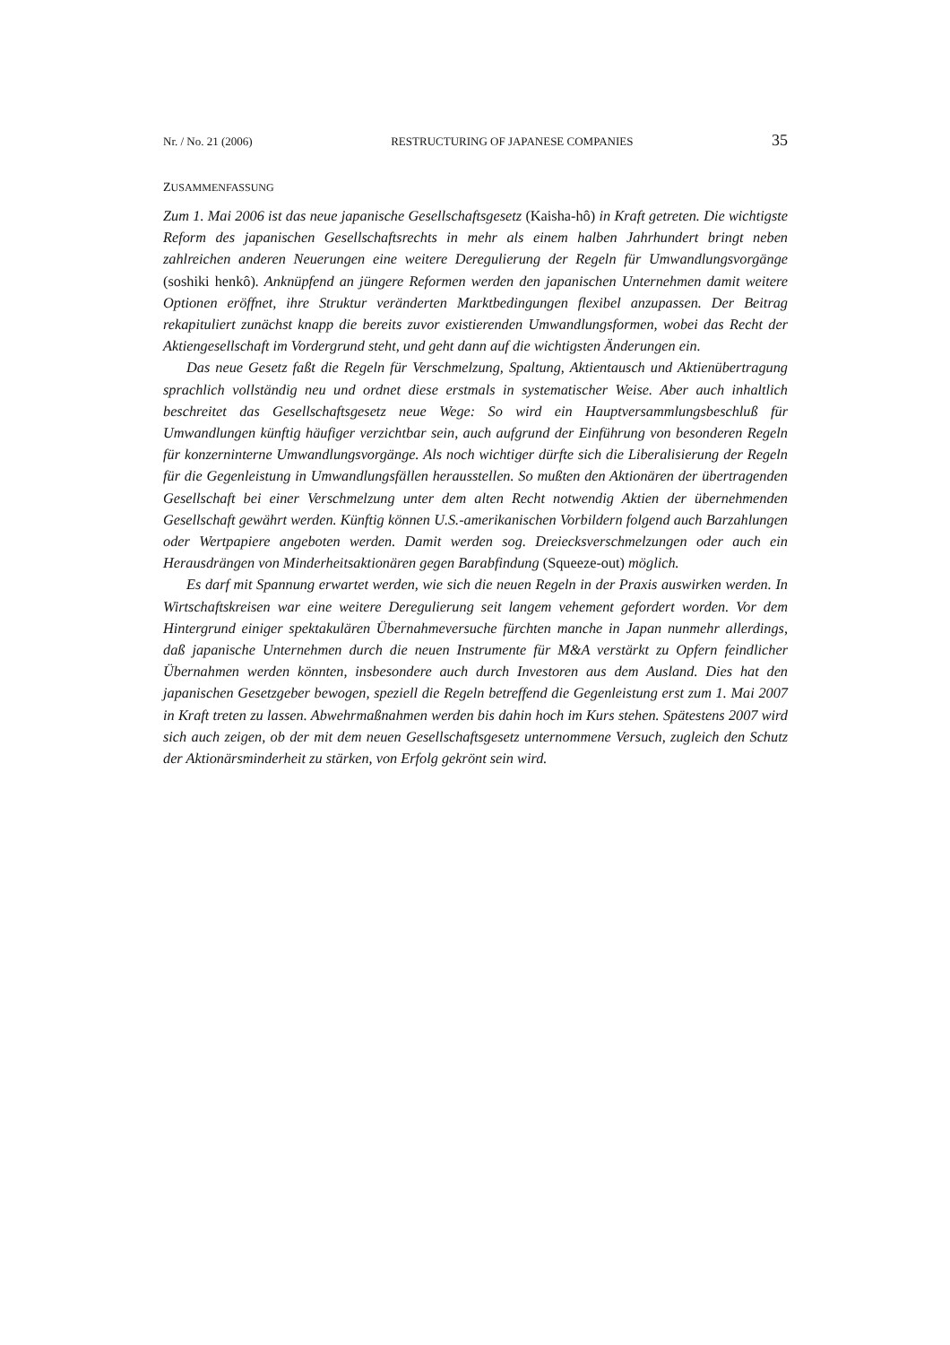Nr. / No. 21 (2006) RESTRUCTURING OF JAPANESE COMPANIES 35
ZUSAMMENFASSUNG
Zum 1. Mai 2006 ist das neue japanische Gesellschaftsgesetz (Kaisha-hô) in Kraft getreten. Die wichtigste Reform des japanischen Gesellschaftsrechts in mehr als einem halben Jahrhundert bringt neben zahlreichen anderen Neuerungen eine weitere Deregulierung der Regeln für Umwandlungsvorgänge (soshiki henkô). Anknüpfend an jüngere Reformen werden den japanischen Unternehmen damit weitere Optionen eröffnet, ihre Struktur veränderten Marktbedingungen flexibel anzupassen. Der Beitrag rekapituliert zunächst knapp die bereits zuvor existierenden Umwandlungsformen, wobei das Recht der Aktiengesellschaft im Vordergrund steht, und geht dann auf die wichtigsten Änderungen ein.
Das neue Gesetz faßt die Regeln für Verschmelzung, Spaltung, Aktientausch und Aktienübertragung sprachlich vollständig neu und ordnet diese erstmals in systematischer Weise. Aber auch inhaltlich beschreitet das Gesellschaftsgesetz neue Wege: So wird ein Hauptversammlungsbeschluß für Umwandlungen künftig häufiger verzichtbar sein, auch aufgrund der Einführung von besonderen Regeln für konzerninterne Umwandlungsvorgänge. Als noch wichtiger dürfte sich die Liberalisierung der Regeln für die Gegenleistung in Umwandlungsfällen herausstellen. So mußten den Aktionären der übertragenden Gesellschaft bei einer Verschmelzung unter dem alten Recht notwendig Aktien der übernehmenden Gesellschaft gewährt werden. Künftig können U.S.-amerikanischen Vorbildern folgend auch Barzahlungen oder Wertpapiere angeboten werden. Damit werden sog. Dreiecksverschmelzungen oder auch ein Herausdrängen von Minderheitsaktionären gegen Barabfindung (Squeeze-out) möglich.
Es darf mit Spannung erwartet werden, wie sich die neuen Regeln in der Praxis auswirken werden. In Wirtschaftskreisen war eine weitere Deregulierung seit langem vehement gefordert worden. Vor dem Hintergrund einiger spektakulären Übernahmeversuche fürchten manche in Japan nunmehr allerdings, daß japanische Unternehmen durch die neuen Instrumente für M&A verstärkt zu Opfern feindlicher Übernahmen werden könnten, insbesondere auch durch Investoren aus dem Ausland. Dies hat den japanischen Gesetzgeber bewogen, speziell die Regeln betreffend die Gegenleistung erst zum 1. Mai 2007 in Kraft treten zu lassen. Abwehrmaßnahmen werden bis dahin hoch im Kurs stehen. Spätestens 2007 wird sich auch zeigen, ob der mit dem neuen Gesellschaftsgesetz unternommene Versuch, zugleich den Schutz der Aktionärsminderheit zu stärken, von Erfolg gekrönt sein wird.